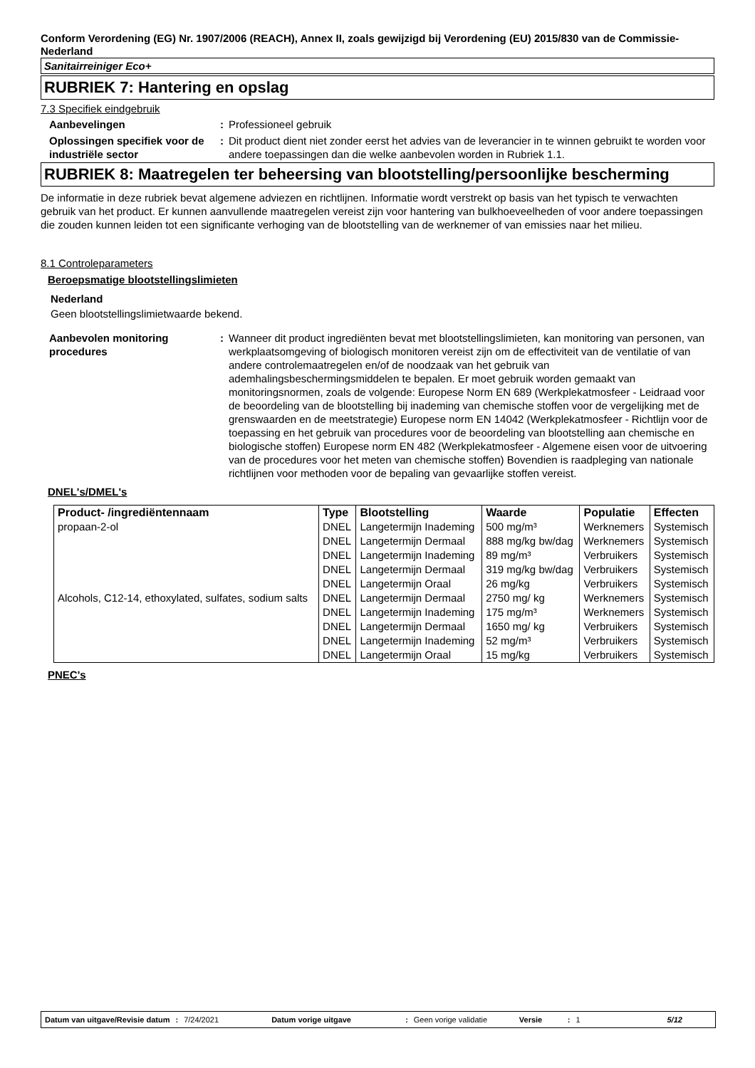Conform Verordening (EG) Nr. 1907/2006 (REACH), Annex II, zoals gewijzigd bij Verordening (EU) 2015/830 van de Commissie- Nederland
Sanitairreiniger Eco+
RUBRIEK 7: Hantering en opslag
7.3 Specifiek eindgebruik
Aanbevelingen: Professioneel gebruik
Oplossingen specifiek voor de industriële sector: Dit product dient niet zonder eerst het advies van de leverancier in te winnen gebruikt te worden voor andere toepassingen dan die welke aanbevolen worden in Rubriek 1.1.
RUBRIEK 8: Maatregelen ter beheersing van blootstelling/persoonlijke bescherming
De informatie in deze rubriek bevat algemene adviezen en richtlijnen. Informatie wordt verstrekt op basis van het typisch te verwachten gebruik van het product. Er kunnen aanvullende maatregelen vereist zijn voor hantering van bulkhoeveelheden of voor andere toepassingen die zouden kunnen leiden tot een significante verhoging van de blootstelling van de werknemer of van emissies naar het milieu.
8.1 Controleparameters
Beroepsmatige blootstellingslimieten
Nederland
Geen blootstellingslimietwaarde bekend.
Aanbevolen monitoring procedures: Wanneer dit product ingrediënten bevat met blootstellingslimieten, kan monitoring van personen, van werkplaatsomgeving of biologisch monitoren vereist zijn om de effectiviteit van de ventilatie of van andere controlemaatregelen en/of de noodzaak van het gebruik van ademhalingsbeschermingsmiddelen te bepalen. Er moet gebruik worden gemaakt van monitoringsnormen, zoals de volgende: Europese Norm EN 689 (Werkplekatmosfeer - Leidraad voor de beoordeling van de blootstelling bij inademing van chemische stoffen voor de vergelijking met de grenswaarden en de meetstrategie) Europese norm EN 14042 (Werkplekatmosfeer - Richtlijn voor de toepassing en het gebruik van procedures voor de beoordeling van blootstelling aan chemische en biologische stoffen) Europese norm EN 482 (Werkplekatmosfeer - Algemene eisen voor de uitvoering van de procedures voor het meten van chemische stoffen) Bovendien is raadpleging van nationale richtlijnen voor methoden voor de bepaling van gevaarlijke stoffen vereist.
DNEL's/DMEL's
| Product- /ingrediëntennaam | Type | Blootstelling | Waarde | Populatie | Effecten |
| --- | --- | --- | --- | --- | --- |
| propaan-2-ol | DNEL | Langetermijn Inademing | 500 mg/m³ | Werknemers | Systemisch |
| | DNEL | Langetermijn Dermaal | 888 mg/kg bw/dag | Werknemers | Systemisch |
| | DNEL | Langetermijn Inademing | 89 mg/m³ | Verbruikers | Systemisch |
| | DNEL | Langetermijn Dermaal | 319 mg/kg bw/dag | Verbruikers | Systemisch |
| | DNEL | Langetermijn Oraal | 26 mg/kg | Verbruikers | Systemisch |
| Alcohols, C12-14, ethoxylated, sulfates, sodium salts | DNEL | Langetermijn Dermaal | 2750 mg/ kg | Werknemers | Systemisch |
| | DNEL | Langetermijn Inademing | 175 mg/m³ | Werknemers | Systemisch |
| | DNEL | Langetermijn Dermaal | 1650 mg/ kg | Verbruikers | Systemisch |
| | DNEL | Langetermijn Inademing | 52 mg/m³ | Verbruikers | Systemisch |
| | DNEL | Langetermijn Oraal | 15 mg/kg | Verbruikers | Systemisch |
PNEC's
Datum van uitgave/Revisie datum : 7/24/2021 Datum vorige uitgave : Geen vorige validatie Versie : 1 5/12